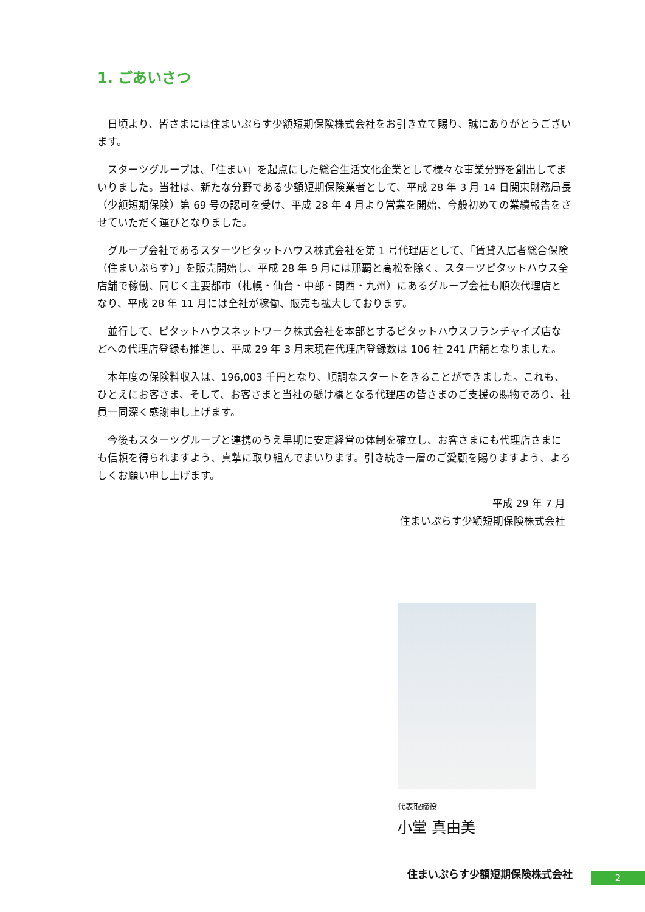1. ごあいさつ
日頃より、皆さまには住まいぷらす少額短期保険株式会社をお引き立て賜り、誠にありがとうございます。
スターツグループは、「住まい」を起点にした総合生活文化企業として様々な事業分野を創出してまいりました。当社は、新たな分野である少額短期保険業者として、平成 28 年 3 月 14 日関東財務局長（少額短期保険）第 69 号の認可を受け、平成 28 年 4 月より営業を開始、今般初めての業績報告をさせていただく運びとなりました。
グループ会社であるスターツピタットハウス株式会社を第 1 号代理店として、「賃貸入居者総合保険 （住まいぷらす）」を販売開始し、平成 28 年 9 月には那覇と高松を除く、スターツピタットハウス全店舗で稼働、同じく主要都市（札幌・仙台・中部・関西・九州）にあるグループ会社も順次代理店となり、平成 28 年 11 月には全社が稼働、販売も拡大しております。
並行して、ピタットハウスネットワーク株式会社を本部とするピタットハウスフランチャイズ店などへの代理店登録も推進し、平成 29 年 3 月末現在代理店登録数は 106 社 241 店舗となりました。
本年度の保険料収入は、196,003 千円となり、順調なスタートをきることができました。これも、ひとえにお客さま、そして、お客さまと当社の懸け橋となる代理店の皆さまのご支援の賜物であり、社員一同深く感謝申し上げます。
今後もスターツグループと連携のうえ早期に安定経営の体制を確立し、お客さまにも代理店さまにも信頼を得られますよう、真摯に取り組んでまいります。引き続き一層のご愛顧を賜りますよう、よろしくお願い申し上げます。
平成 29 年 7 月
住まいぷらす少額短期保険株式会社
代表取締役
小堂 真由美
住まいぷらす少額短期保険株式会社 2